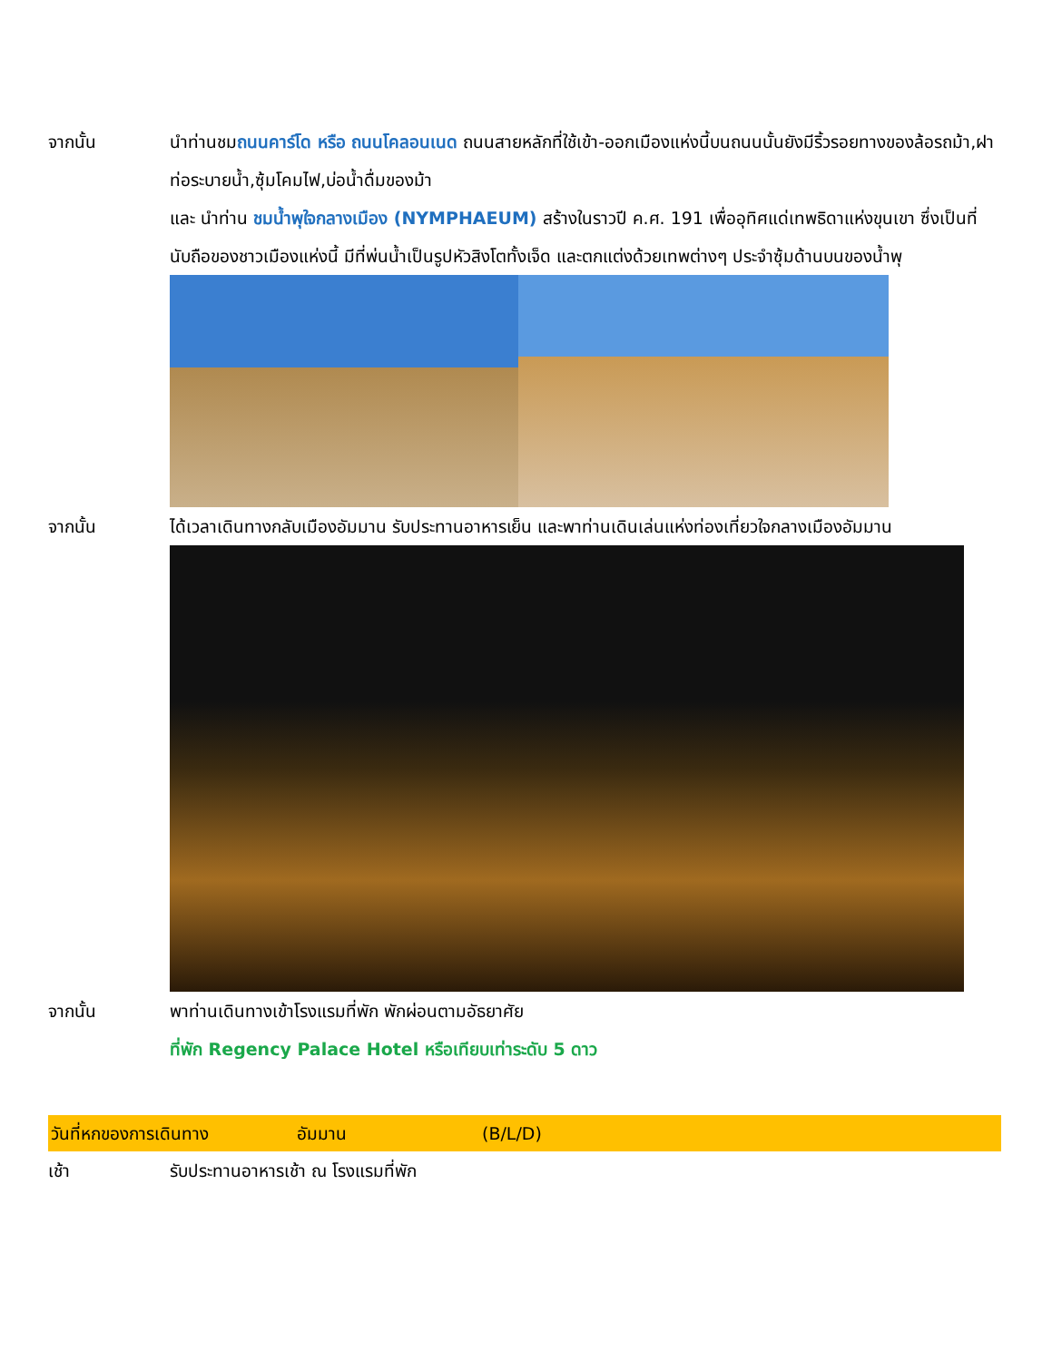จากนั้น นำท่านชมถนนคาร์โด หรือ ถนนโคลอนเนด ถนนสายหลักที่ใช้เข้า-ออกเมืองแห่งนี้บนถนนนั้นยังมีริ้วรอยทางของล้อรถม้า,ฝาท่อระบายน้ำ,ซุ้มโคมไฟ,บ่อน้ำดื่มของม้า
และ นำท่าน ชมน้ำพุใจกลางเมือง (NYMPHAEUM) สร้างในราวปี ค.ศ. 191 เพื่ออุทิศแด่เทพธิดาแห่งขุนเขา ซึ่งเป็นที่นับถือของชาวเมืองแห่งนี้ มีที่พ่นน้ำเป็นรูปหัวสิงโตทั้งเจ็ด และตกแต่งด้วยเทพต่างๆ ประจำซุ้มด้านบนของน้ำพุ
จากนั้น ได้เวลาเดินทางกลับเมืองอัมมาน รับประทานอาหารเย็น และพาท่านเดินเล่นแห่งท่องเที่ยวใจกลางเมืองอัมมาน
จากนั้น พาท่านเดินทางเข้าโรงแรมที่พัก พักผ่อนตามอัธยาศัย
ที่พัก Regency Palace Hotel หรือเทียบเท่าระดับ 5 ดาว
วันที่หกของการเดินทาง อัมมาน (B/L/D)
เช้า รับประทานอาหารเช้า ณ โรงแรมที่พัก